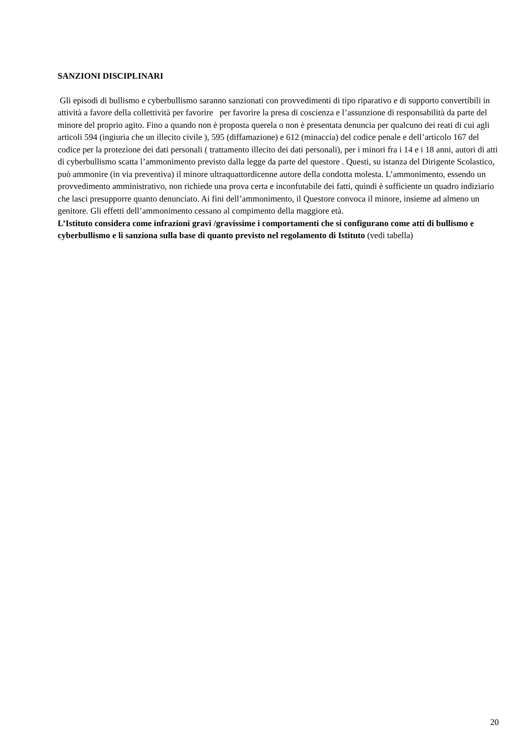SANZIONI DISCIPLINARI
Gli episodi di bullismo e cyberbullismo saranno sanzionati con provvedimenti di tipo riparativo e di supporto convertibili in attività a favore della collettività per favorire per favorire la presa di coscienza e l’assunzione di responsabilità da parte del minore del proprio agito. Fino a quando non è proposta querela o non è presentata denuncia per qualcuno dei reati di cui agli articoli 594 (ingiuria che un illecito civile ), 595 (diffamazione) e 612 (minaccia) del codice penale e dell’articolo 167 del codice per la protezione dei dati personali ( trattamento illecito dei dati personali), per i minori fra i 14 e i 18 anni, autori di atti di cyberbullismo scatta l’ammonimento previsto dalla legge da parte del questore . Questi, su istanza del Dirigente Scolastico, può ammonire (in via preventiva) il minore ultraquattordicenne autore della condotta molesta. L’ammonimento, essendo un provvedimento amministrativo, non richiede una prova certa e inconfutabile dei fatti, quindi è sufficiente un quadro indiziario che lasci presupporre quanto denunciato. Ai fini dell’ammonimento, il Questore convoca il minore, insieme ad almeno un genitore. Gli effetti dell’ammonimento cessano al compimento della maggiore età.
L’Istituto considera come infrazioni gravi /gravissime i comportamenti che si configurano come atti di bullismo e cyberbullismo e li sanziona sulla base di quanto previsto nel regolamento di Istituto (vedi tabella)
20